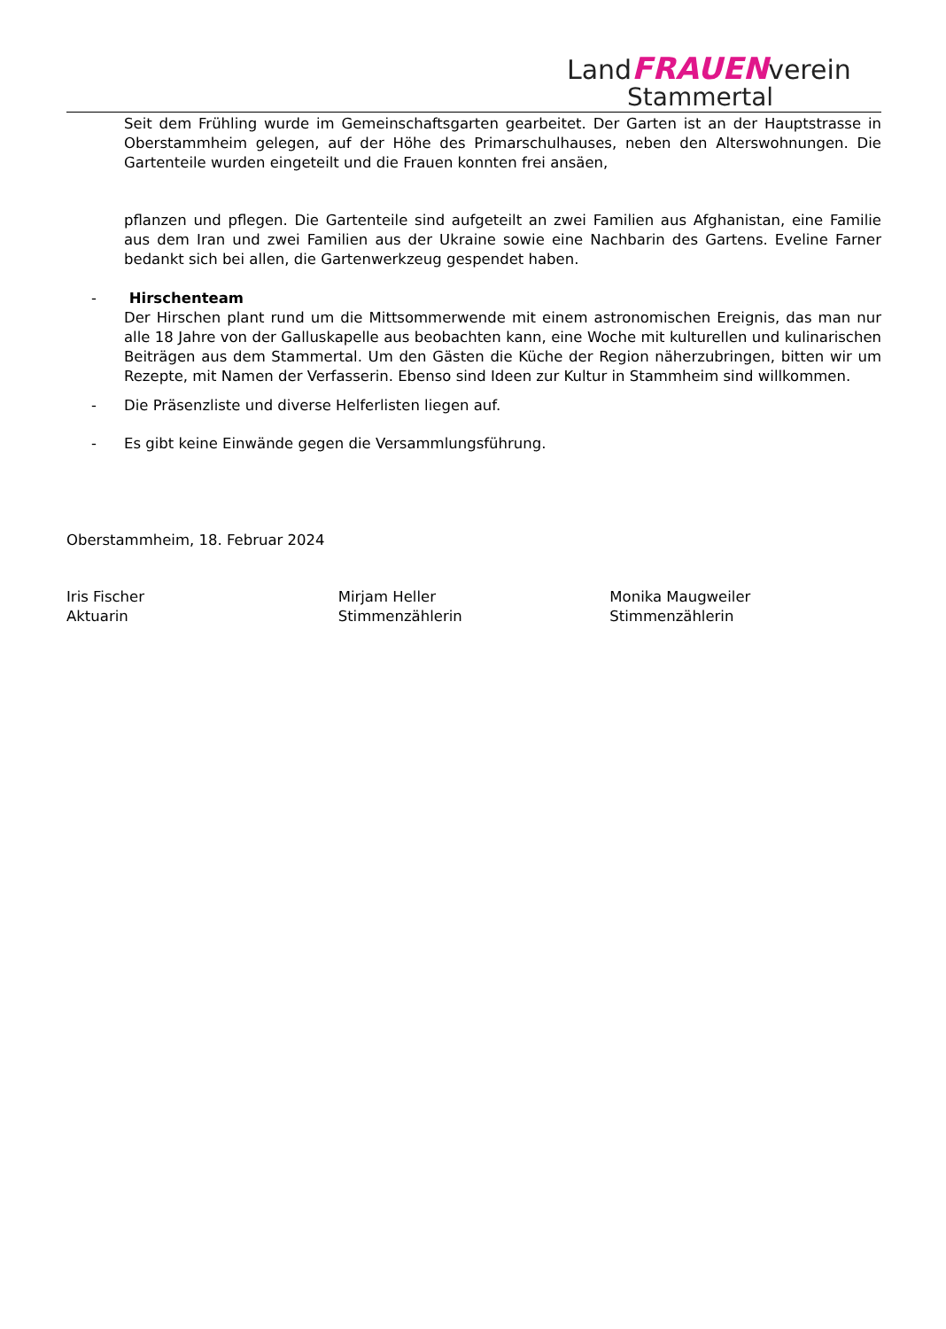LandFRAUENverein
Stammertal
Seit dem Frühling wurde im Gemeinschaftsgarten gearbeitet. Der Garten ist an der Hauptstrasse in Oberstammheim gelegen, auf der Höhe des Primarschulhauses, neben den Alterswohnungen. Die Gartenteile wurden eingeteilt und die Frauen konnten frei ansäen,
pflanzen und pflegen. Die Gartenteile sind aufgeteilt an zwei Familien aus Afghanistan, eine Familie aus dem Iran und zwei Familien aus der Ukraine sowie eine Nachbarin des Gartens. Eveline Farner bedankt sich bei allen, die Gartenwerkzeug gespendet haben.
- Hirschenteam
Der Hirschen plant rund um die Mittsommerwende mit einem astronomischen Ereignis, das man nur alle 18 Jahre von der Galluskapelle aus beobachten kann, eine Woche mit kulturellen und kulinarischen Beiträgen aus dem Stammertal. Um den Gästen die Küche der Region näherzubringen, bitten wir um Rezepte, mit Namen der Verfasserin. Ebenso sind Ideen zur Kultur in Stammheim sind willkommen.
- Die Präsenzliste und diverse Helferlisten liegen auf.
- Es gibt keine Einwände gegen die Versammlungsführung.
Oberstammheim, 18. Februar 2024
Iris Fischer
Aktuarin
Mirjam Heller
Stimmenzählerin
Monika Maugweiler
Stimmenzählerin